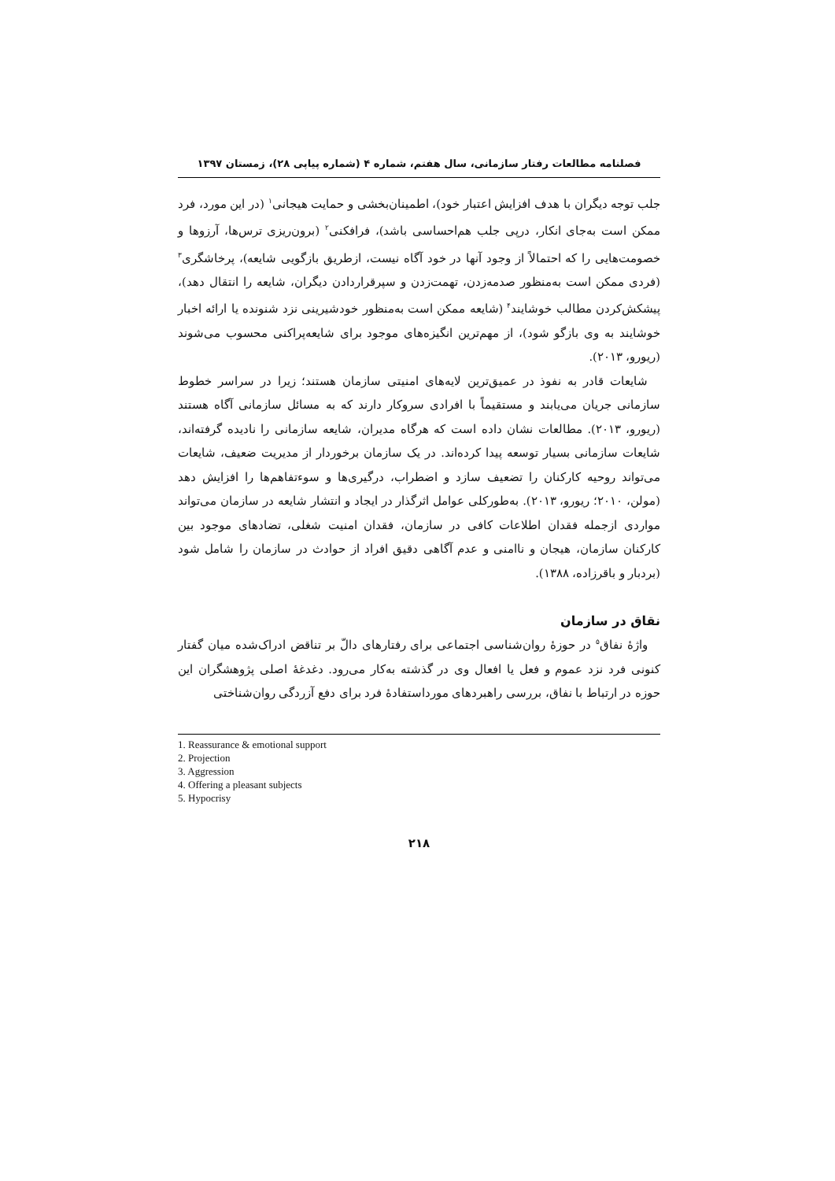فصلنامه مطالعات رفتار سازمانی، سال هفتم، شماره ۴ (شماره پیاپی ۲۸)، زمستان ۱۳۹۷
جلب توجه دیگران با هدف افزایش اعتبار خود)، اطمینان‌بخشی و حمایت هیجانی<sup>۱</sup> (در این مورد، فرد ممکن است به‌جای انکار، درپی جلب هم‌احساسی باشد)، فرافکنی<sup>۲</sup> (برون‌ریزی ترس‌ها، آرزوها و خصومت‌هایی را که احتمالاً از وجود آنها در خود آگاه نیست، ازطریق بازگویی شایعه)، پرخاشگری<sup>۳</sup> (فردی ممکن است به‌منظور صدمه‌زدن، تهمت‌زدن و سپرقراردادن دیگران، شایعه را انتقال دهد)، پیشکش‌کردن مطالب خوشایند<sup>۴</sup> (شایعه ممکن است به‌منظور خودشیرینی نزد شنونده یا ارائه اخبار خوشایند به وی بازگو شود)، از مهم‌ترین انگیزه‌های موجود برای شایعه‌پراکنی محسوب می‌شوند (ریورو، ۲۰۱۳).
شایعات قادر به نفوذ در عمیق‌ترین لایه‌های امنیتی سازمان هستند؛ زیرا در سراسر خطوط سازمانی جریان می‌یابند و مستقیماً با افرادی سروکار دارند که به مسائل سازمانی آگاه هستند (ریورو، ۲۰۱۳). مطالعات نشان داده است که هرگاه مدیران، شایعه سازمانی را نادیده گرفته‌اند، شایعات سازمانی بسیار توسعه پیدا کرده‌اند. در یک سازمان برخوردار از مدیریت ضعیف، شایعات می‌تواند روحیه کارکنان را تضعیف سازد و اضطراب، درگیری‌ها و سوءتفاهم‌ها را افزایش دهد (مولن، ۲۰۱۰؛ ریورو، ۲۰۱۳). به‌طورکلی عوامل اثرگذار در ایجاد و انتشار شایعه در سازمان می‌تواند مواردی ازجمله فقدان اطلاعات کافی در سازمان، فقدان امنیت شغلی، تضادهای موجود بین کارکنان سازمان، هیجان و ناامنی و عدم آگاهی دقیق افراد از حوادث در سازمان را شامل شود (بردبار و باقرزاده، ۱۳۸۸).
نقاق در سازمان
واژهٔ نفاق<sup>۵</sup> در حوزهٔ روان‌شناسی اجتماعی برای رفتارهای دالّ بر تناقض ادراک‌شده میان گفتار کنونی فرد نزد عموم و فعل یا افعال وی در گذشته به‌کار می‌رود. دغدغهٔ اصلی پژوهشگران این حوزه در ارتباط با نفاق، بررسی راهبردهای مورداستفادهٔ فرد برای دفع آزردگی روان‌شناختی
1. Reassurance & emotional support
2. Projection
3. Aggression
4. Offering a pleasant subjects
5. Hypocrisy
۲۱۸